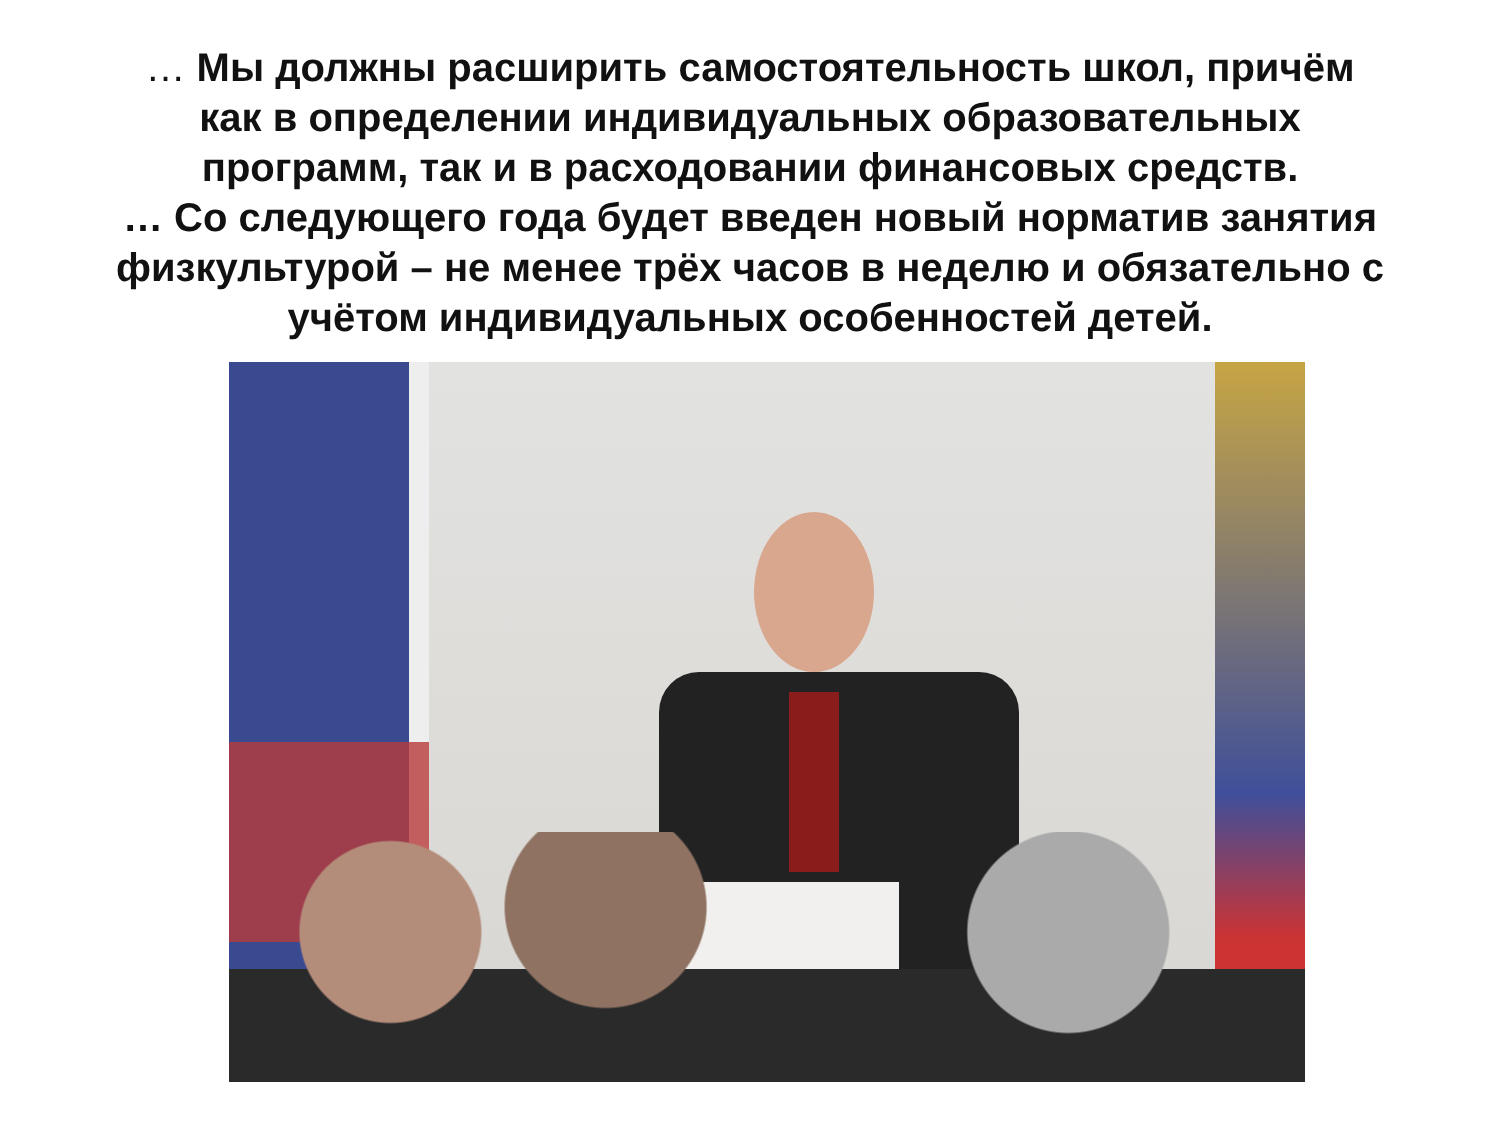… Мы должны расширить самостоятельность школ, причём
как в определении индивидуальных образовательных
программ, так и в расходовании финансовых средств.
… Со следующего года будет введен новый норматив занятия
физкультурой – не менее трёх часов в неделю и обязательно с
учётом индивидуальных особенностей детей.